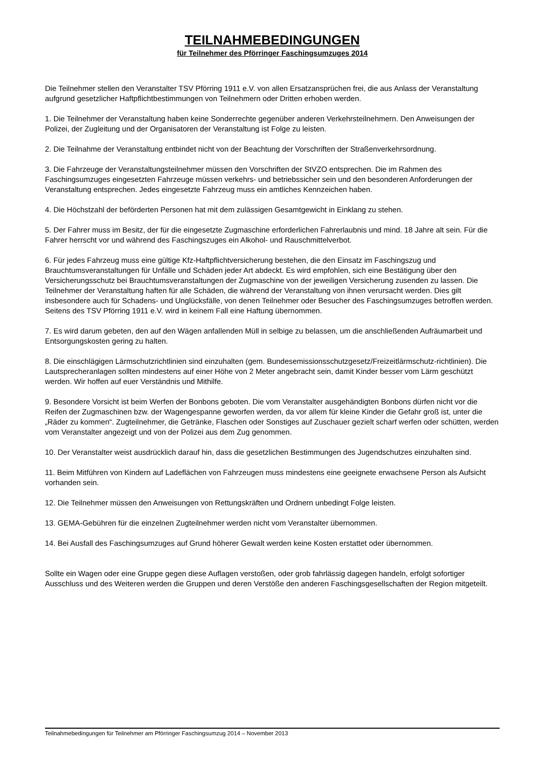TEILNAHMEBEDINGUNGEN
für Teilnehmer des Pförringer Faschingsumzuges 2014
Die Teilnehmer stellen den Veranstalter TSV Pförring 1911 e.V. von allen Ersatzansprüchen frei, die aus Anlass der Veranstaltung aufgrund gesetzlicher Haftpflichtbestimmungen von Teilnehmern oder Dritten erhoben werden.
1. Die Teilnehmer der Veranstaltung haben keine Sonderrechte gegenüber anderen Verkehrsteilnehmern. Den Anweisungen der Polizei, der Zugleitung und der Organisatoren der Veranstaltung ist Folge zu leisten.
2. Die Teilnahme der Veranstaltung entbindet nicht von der Beachtung der Vorschriften der Straßenverkehrsordnung.
3. Die Fahrzeuge der Veranstaltungsteilnehmer müssen den Vorschriften der StVZO entsprechen. Die im Rahmen des Faschingsumzuges eingesetzten Fahrzeuge müssen verkehrs- und betriebssicher sein und den besonderen Anforderungen der Veranstaltung entsprechen. Jedes eingesetzte Fahrzeug muss ein amtliches Kennzeichen haben.
4. Die Höchstzahl der beförderten Personen hat mit dem zulässigen Gesamtgewicht in Einklang zu stehen.
5. Der Fahrer muss im Besitz, der für die eingesetzte Zugmaschine erforderlichen Fahrerlaubnis und mind. 18 Jahre alt sein. Für die Fahrer herrscht vor und während des Faschingszuges ein Alkohol- und Rauschmittelverbot.
6. Für jedes Fahrzeug muss eine gültige Kfz-Haftpflichtversicherung bestehen, die den Einsatz im Faschingszug und Brauchtumsveranstaltungen für Unfälle und Schäden jeder Art abdeckt. Es wird empfohlen, sich eine Bestätigung über den Versicherungsschutz bei Brauchtumsveranstaltungen der Zugmaschine von der jeweiligen Versicherung zusenden zu lassen. Die Teilnehmer der Veranstaltung haften für alle Schäden, die während der Veranstaltung von ihnen verursacht werden. Dies gilt insbesondere auch für Schadens- und Unglücksfälle, von denen Teilnehmer oder Besucher des Faschingsumzuges betroffen werden. Seitens des TSV Pförring 1911 e.V. wird in keinem Fall eine Haftung übernommen.
7. Es wird darum gebeten, den auf den Wägen anfallenden Müll in selbige zu belassen, um die anschließenden Aufräumarbeit und Entsorgungskosten gering zu halten.
8. Die einschlägigen Lärmschutzrichtlinien sind einzuhalten (gem. Bundesemissionsschutzgesetz/Freizeitlärmschutz-richtlinien). Die Lautsprecheranlagen sollten mindestens auf einer Höhe von 2 Meter angebracht sein, damit Kinder besser vom Lärm geschützt werden. Wir hoffen auf euer Verständnis und Mithilfe.
9. Besondere Vorsicht ist beim Werfen der Bonbons geboten. Die vom Veranstalter ausgehändigten Bonbons dürfen nicht vor die Reifen der Zugmaschinen bzw. der Wagengespanne geworfen werden, da vor allem für kleine Kinder die Gefahr groß ist, unter die „Räder zu kommen“. Zugteilnehmer, die Getränke, Flaschen oder Sonstiges auf Zuschauer gezielt scharf werfen oder schütten, werden vom Veranstalter angezeigt und von der Polizei aus dem Zug genommen.
10. Der Veranstalter weist ausdrücklich darauf hin, dass die gesetzlichen Bestimmungen des Jugendschutzes einzuhalten sind.
11. Beim Mitführen von Kindern auf Ladeflächen von Fahrzeugen muss mindestens eine geeignete erwachsene Person als Aufsicht vorhanden sein.
12. Die Teilnehmer müssen den Anweisungen von Rettungskräften und Ordnern unbedingt Folge leisten.
13. GEMA-Gebühren für die einzelnen Zugteilnehmer werden nicht vom Veranstalter übernommen.
14. Bei Ausfall des Faschingsumzuges auf Grund höherer Gewalt werden keine Kosten erstattet oder übernommen.
Sollte ein Wagen oder eine Gruppe gegen diese Auflagen verstoßen, oder grob fahrlässig dagegen handeln, erfolgt sofortiger Ausschluss und des Weiteren werden die Gruppen und deren Verstöße den anderen Faschingsgesellschaften der Region mitgeteilt.
Teilnahmebedingungen für Teilnehmer am Pförringer Faschingsumzug 2014 – November 2013